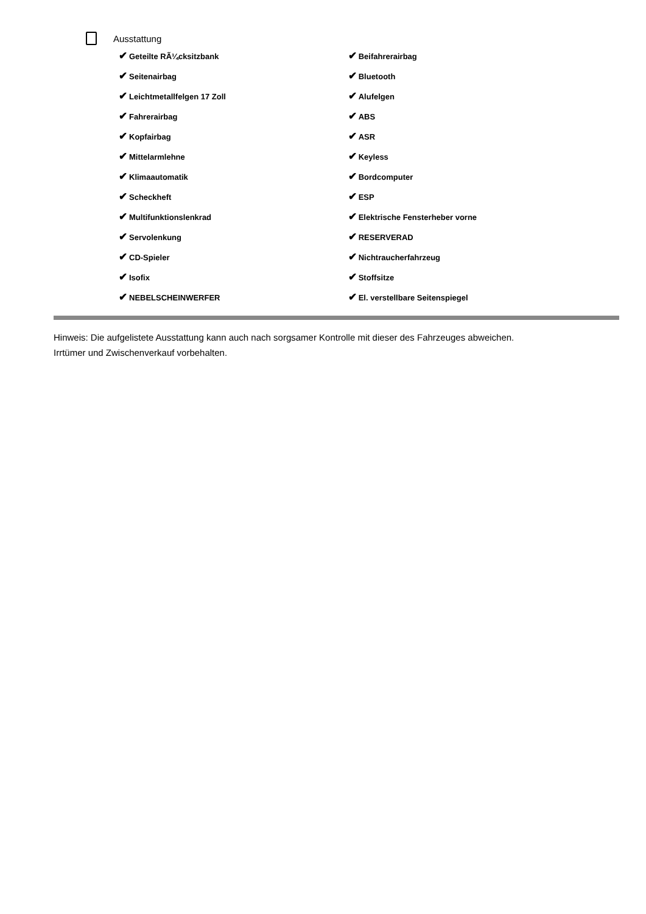Ausstattung
| ✔ Geteilte RÃ¼cksitzbank | ✔ Beifahrerairbag |
| ✔ Seitenairbag | ✔ Bluetooth |
| ✔ Leichtmetallfelgen 17 Zoll | ✔ Alufelgen |
| ✔ Fahrerairbag | ✔ ABS |
| ✔ Kopfairbag | ✔ ASR |
| ✔ Mittelarmlehne | ✔ Keyless |
| ✔ Klimaautomatik | ✔ Bordcomputer |
| ✔ Scheckheft | ✔ ESP |
| ✔ Multifunktionslenkrad | ✔ Elektrische Fensterheber vorne |
| ✔ Servolenkung | ✔ RESERVERAD |
| ✔ CD-Spieler | ✔ Nichtraucherfahrzeug |
| ✔ Isofix | ✔ Stoffsitze |
| ✔ NEBELSCHEINWERFER | ✔ El. verstellbare Seitenspiegel |
Hinweis: Die aufgelistete Ausstattung kann auch nach sorgsamer Kontrolle mit dieser des Fahrzeuges abweichen. Irrtümer und Zwischenverkauf vorbehalten.